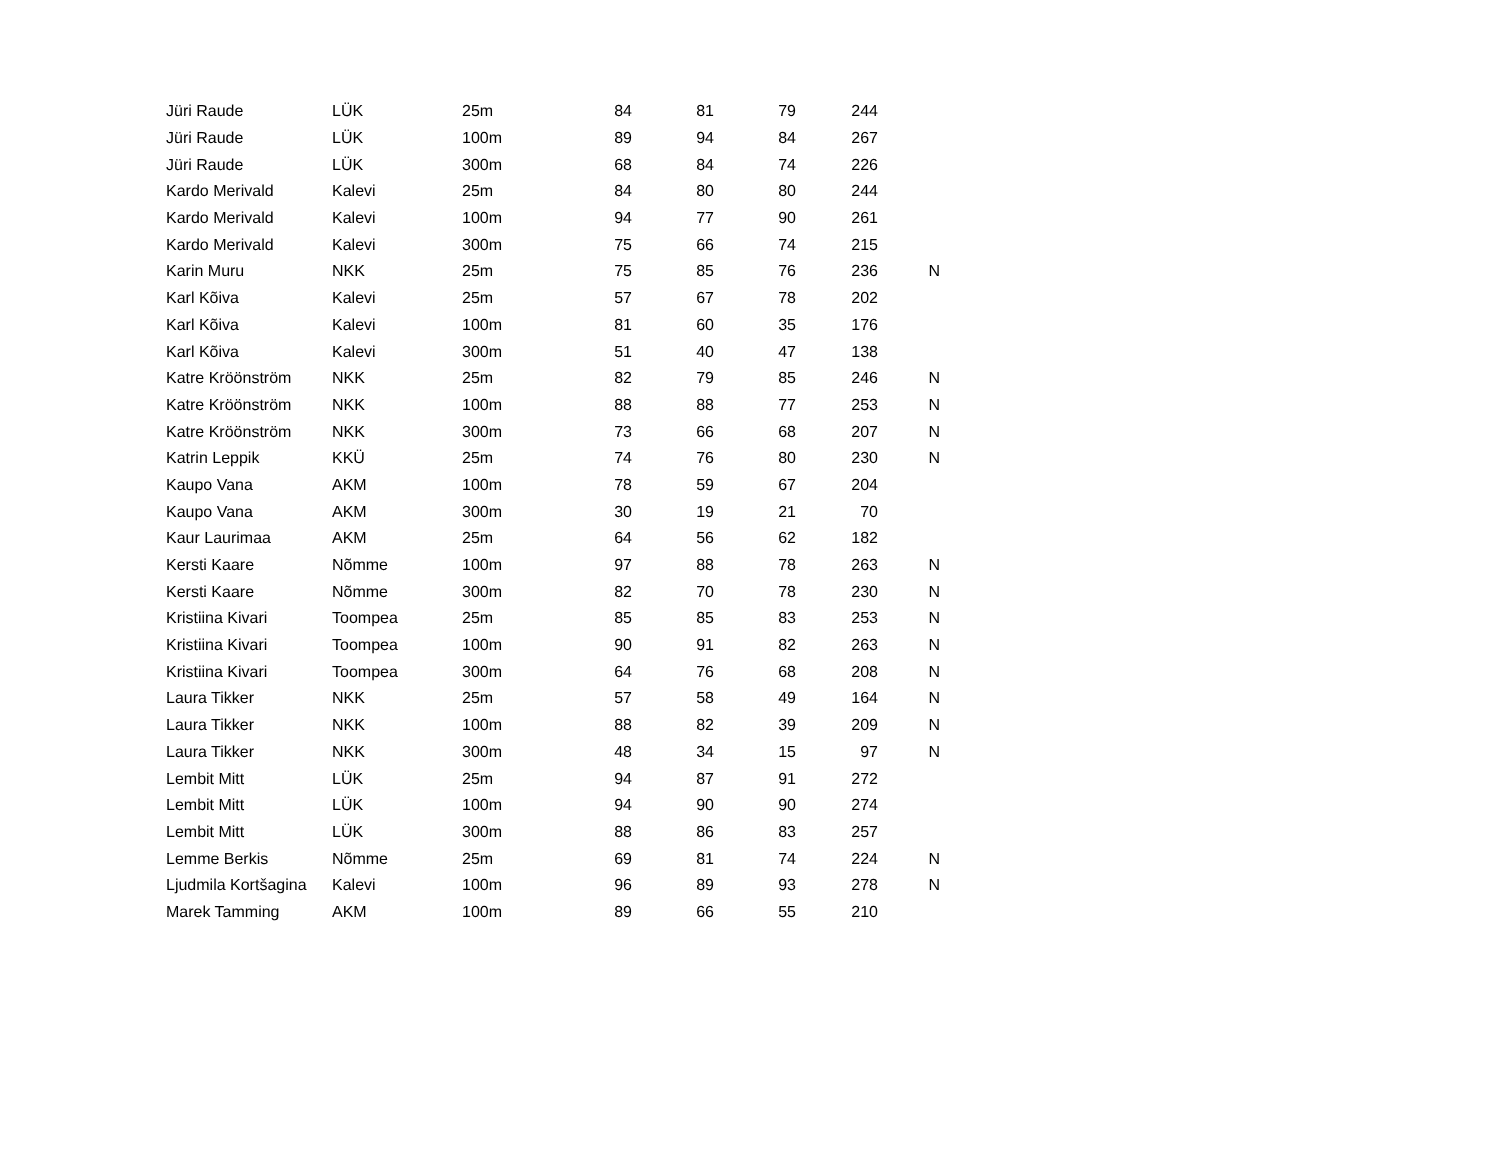| Jüri Raude | LÜK | 25m | 84 | 81 | 79 | 244 | |
| Jüri Raude | LÜK | 100m | 89 | 94 | 84 | 267 | |
| Jüri Raude | LÜK | 300m | 68 | 84 | 74 | 226 | |
| Kardo Merivald | Kalevi | 25m | 84 | 80 | 80 | 244 | |
| Kardo Merivald | Kalevi | 100m | 94 | 77 | 90 | 261 | |
| Kardo Merivald | Kalevi | 300m | 75 | 66 | 74 | 215 | |
| Karin Muru | NKK | 25m | 75 | 85 | 76 | 236 | N |
| Karl Kõiva | Kalevi | 25m | 57 | 67 | 78 | 202 | |
| Karl Kõiva | Kalevi | 100m | 81 | 60 | 35 | 176 | |
| Karl Kõiva | Kalevi | 300m | 51 | 40 | 47 | 138 | |
| Katre Kröönström | NKK | 25m | 82 | 79 | 85 | 246 | N |
| Katre Kröönström | NKK | 100m | 88 | 88 | 77 | 253 | N |
| Katre Kröönström | NKK | 300m | 73 | 66 | 68 | 207 | N |
| Katrin Leppik | KKÜ | 25m | 74 | 76 | 80 | 230 | N |
| Kaupo Vana | AKM | 100m | 78 | 59 | 67 | 204 | |
| Kaupo Vana | AKM | 300m | 30 | 19 | 21 | 70 | |
| Kaur Laurimaa | AKM | 25m | 64 | 56 | 62 | 182 | |
| Kersti Kaare | Nõmme | 100m | 97 | 88 | 78 | 263 | N |
| Kersti Kaare | Nõmme | 300m | 82 | 70 | 78 | 230 | N |
| Kristiina Kivari | Toompea | 25m | 85 | 85 | 83 | 253 | N |
| Kristiina Kivari | Toompea | 100m | 90 | 91 | 82 | 263 | N |
| Kristiina Kivari | Toompea | 300m | 64 | 76 | 68 | 208 | N |
| Laura Tikker | NKK | 25m | 57 | 58 | 49 | 164 | N |
| Laura Tikker | NKK | 100m | 88 | 82 | 39 | 209 | N |
| Laura Tikker | NKK | 300m | 48 | 34 | 15 | 97 | N |
| Lembit Mitt | LÜK | 25m | 94 | 87 | 91 | 272 | |
| Lembit Mitt | LÜK | 100m | 94 | 90 | 90 | 274 | |
| Lembit Mitt | LÜK | 300m | 88 | 86 | 83 | 257 | |
| Lemme Berkis | Nõmme | 25m | 69 | 81 | 74 | 224 | N |
| Ljudmila Kortšagina | Kalevi | 100m | 96 | 89 | 93 | 278 | N |
| Marek Tamming | AKM | 100m | 89 | 66 | 55 | 210 | |